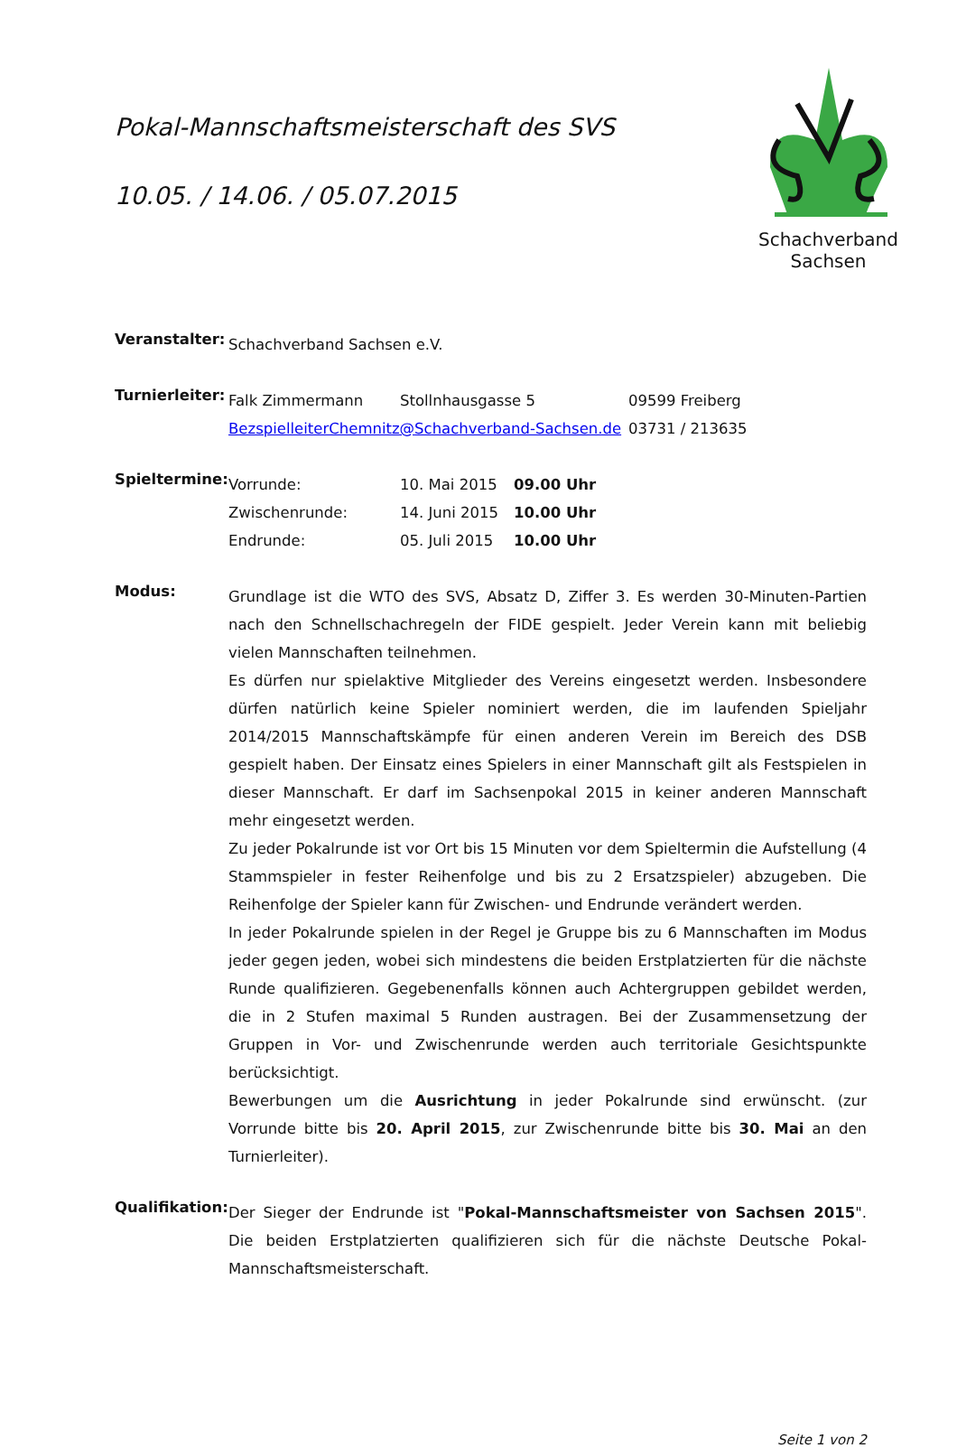Pokal-Mannschaftsmeisterschaft des SVS
10.05. / 14.06. / 05.07.2015
Schachverband Sachsen
Veranstalter:
Schachverband Sachsen e.V.
Turnierleiter:
| Falk Zimmermann | Stollnhausgasse 5 | 09599 Freiberg |
| BezspielleiterChemnitz@Schachverband-Sachsen.de | | 03731 / 213635 |
Spieltermine:
| Vorrunde: | 10. Mai 2015 | 09.00 Uhr |
| Zwischenrunde: | 14. Juni 2015 | 10.00 Uhr |
| Endrunde: | 05. Juli 2015 | 10.00 Uhr |
Modus:
Grundlage ist die WTO des SVS, Absatz D, Ziffer 3. Es werden 30-Minuten-Partien nach den Schnellschachregeln der FIDE gespielt. Jeder Verein kann mit beliebig vielen Mannschaften teilnehmen.
Es dürfen nur spielaktive Mitglieder des Vereins eingesetzt werden. Insbesondere dürfen natürlich keine Spieler nominiert werden, die im laufenden Spieljahr 2014/2015 Mannschaftskämpfe für einen anderen Verein im Bereich des DSB gespielt haben. Der Einsatz eines Spielers in einer Mannschaft gilt als Festspielen in dieser Mannschaft. Er darf im Sachsenpokal 2015 in keiner anderen Mannschaft mehr eingesetzt werden.
Zu jeder Pokalrunde ist vor Ort bis 15 Minuten vor dem Spieltermin die Aufstellung (4 Stammspieler in fester Reihenfolge und bis zu 2 Ersatzspieler) abzugeben. Die Reihenfolge der Spieler kann für Zwischen- und Endrunde verändert werden.
In jeder Pokalrunde spielen in der Regel je Gruppe bis zu 6 Mannschaften im Modus jeder gegen jeden, wobei sich mindestens die beiden Erstplatzierten für die nächste Runde qualifizieren. Gegebenenfalls können auch Achtergruppen gebildet werden, die in 2 Stufen maximal 5 Runden austragen. Bei der Zusammensetzung der Gruppen in Vor- und Zwischenrunde werden auch territoriale Gesichtspunkte berücksichtigt.
Bewerbungen um die Ausrichtung in jeder Pokalrunde sind erwünscht. (zur Vorrunde bitte bis 20. April 2015, zur Zwischenrunde bitte bis 30. Mai an den Turnierleiter).
Qualifikation:
Der Sieger der Endrunde ist "Pokal-Mannschaftsmeister von Sachsen 2015". Die beiden Erstplatzierten qualifizieren sich für die nächste Deutsche Pokal-Mannschaftsmeisterschaft.
Seite 1 von 2